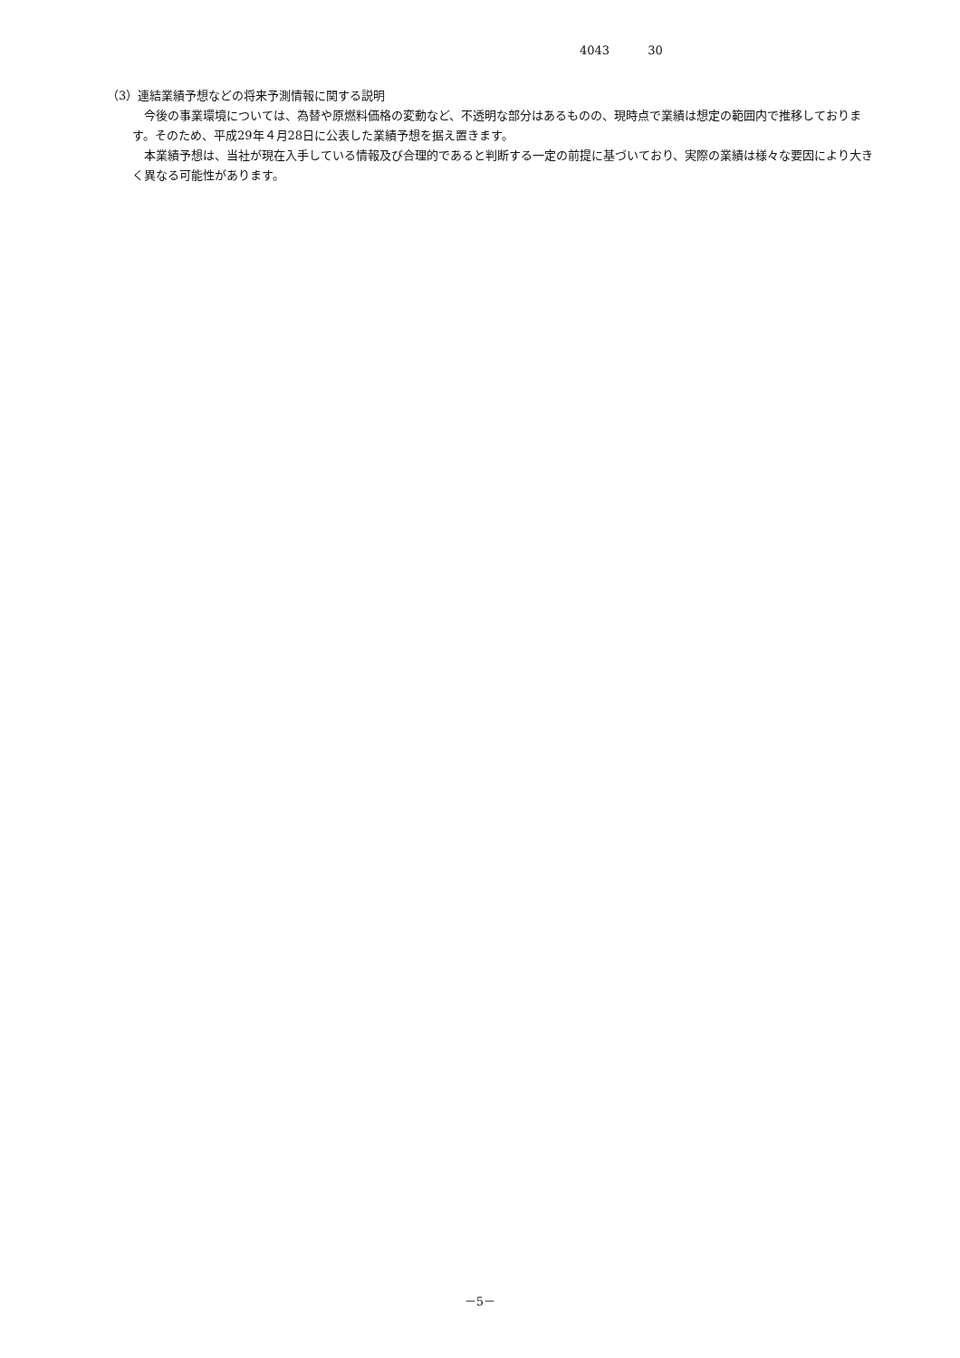4043 30
（3）連結業績予想などの将来予測情報に関する説明
　今後の事業環境については、為替や原燃料価格の変動など、不透明な部分はあるものの、現時点で業績は想定の範囲内で推移しております。そのため、平成29年４月28日に公表した業績予想を据え置きます。
　本業績予想は、当社が現在入手している情報及び合理的であると判断する一定の前提に基づいており、実際の業績は様々な要因により大きく異なる可能性があります。
－5－